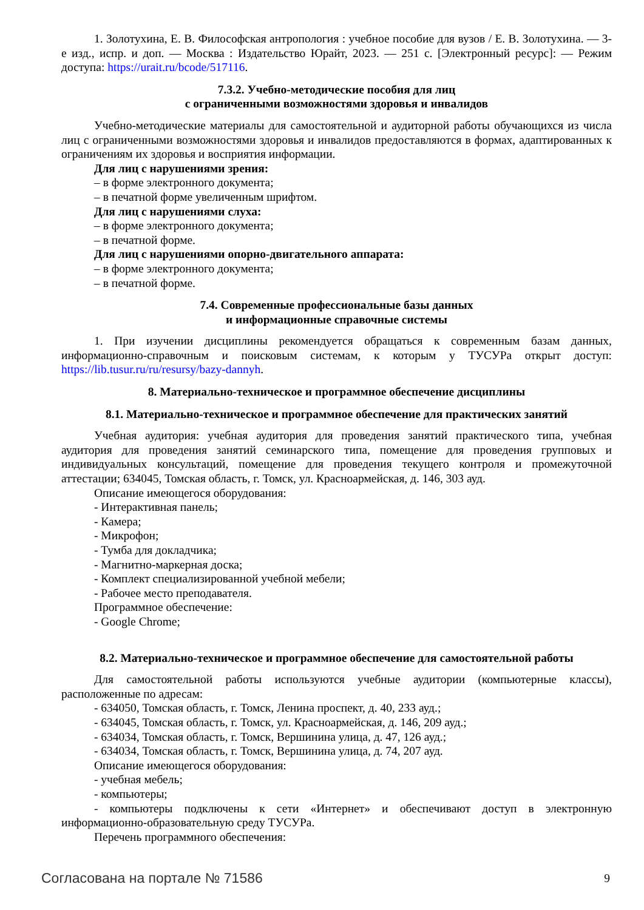1. Золотухина, Е. В. Философская антропология : учебное пособие для вузов / Е. В. Золотухина. — 3-е изд., испр. и доп. — Москва : Издательство Юрайт, 2023. — 251 с. [Электронный ресурс]: — Режим доступа: https://urait.ru/bcode/517116.
7.3.2. Учебно-методические пособия для лиц
с ограниченными возможностями здоровья и инвалидов
Учебно-методические материалы для самостоятельной и аудиторной работы обучающихся из числа лиц с ограниченными возможностями здоровья и инвалидов предоставляются в формах, адаптированных к ограничениям их здоровья и восприятия информации.
Для лиц с нарушениями зрения:
– в форме электронного документа;
– в печатной форме увеличенным шрифтом.
Для лиц с нарушениями слуха:
– в форме электронного документа;
– в печатной форме.
Для лиц с нарушениями опорно-двигательного аппарата:
– в форме электронного документа;
– в печатной форме.
7.4. Современные профессиональные базы данных
и информационные справочные системы
1. При изучении дисциплины рекомендуется обращаться к современным базам данных, информационно-справочным и поисковым системам, к которым у ТУСУРа открыт доступ: https://lib.tusur.ru/ru/resursy/bazy-dannyh.
8. Материально-техническое и программное обеспечение дисциплины
8.1. Материально-техническое и программное обеспечение для практических занятий
Учебная аудитория: учебная аудитория для проведения занятий практического типа, учебная аудитория для проведения занятий семинарского типа, помещение для проведения групповых и индивидуальных консультаций, помещение для проведения текущего контроля и промежуточной аттестации; 634045, Томская область, г. Томск, ул. Красноармейская, д. 146, 303 ауд.
Описание имеющегося оборудования:
- Интерактивная панель;
- Камера;
- Микрофон;
- Тумба для докладчика;
- Магнитно-маркерная доска;
- Комплект специализированной учебной мебели;
- Рабочее место преподавателя.
Программное обеспечение:
- Google Chrome;
8.2. Материально-техническое и программное обеспечение для самостоятельной работы
Для самостоятельной работы используются учебные аудитории (компьютерные классы), расположенные по адресам:
- 634050, Томская область, г. Томск, Ленина проспект, д. 40, 233 ауд.;
- 634045, Томская область, г. Томск, ул. Красноармейская, д. 146, 209 ауд.;
- 634034, Томская область, г. Томск, Вершинина улица, д. 47, 126 ауд.;
- 634034, Томская область, г. Томск, Вершинина улица, д. 74, 207 ауд.
Описание имеющегося оборудования:
- учебная мебель;
- компьютеры;
- компьютеры подключены к сети «Интернет» и обеспечивают доступ в электронную информационно-образовательную среду ТУСУРа.
Перечень программного обеспечения:
Согласована на портале № 71586 9